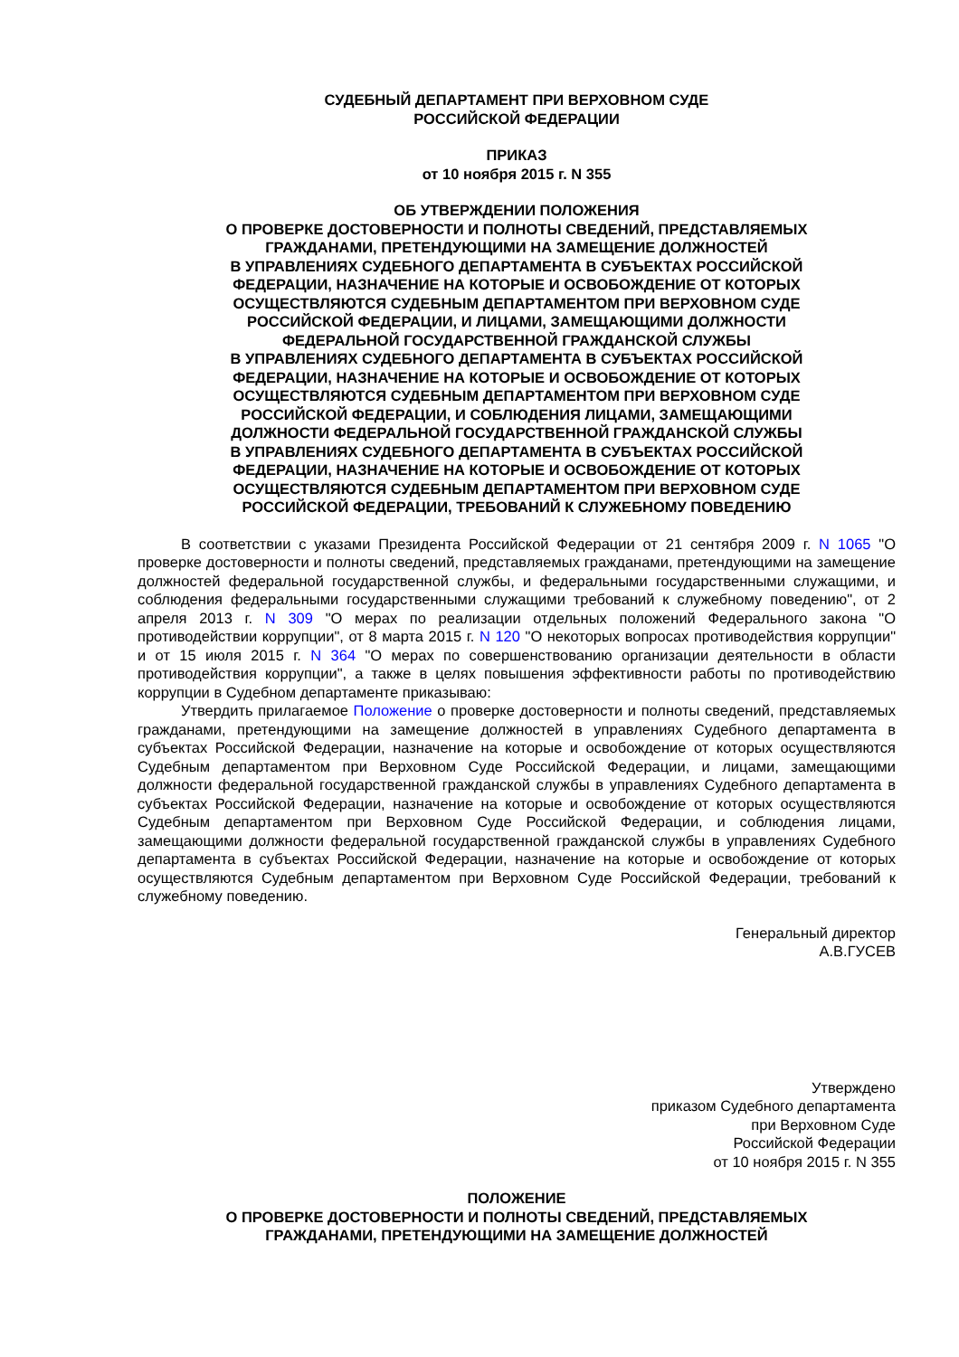СУДЕБНЫЙ ДЕПАРТАМЕНТ ПРИ ВЕРХОВНОМ СУДЕ
РОССИЙСКОЙ ФЕДЕРАЦИИ
ПРИКАЗ
от 10 ноября 2015 г. N 355
ОБ УТВЕРЖДЕНИИ ПОЛОЖЕНИЯ
О ПРОВЕРКЕ ДОСТОВЕРНОСТИ И ПОЛНОТЫ СВЕДЕНИЙ, ПРЕДСТАВЛЯЕМЫХ
ГРАЖДАНАМИ, ПРЕТЕНДУЮЩИМИ НА ЗАМЕЩЕНИЕ ДОЛЖНОСТЕЙ
В УПРАВЛЕНИЯХ СУДЕБНОГО ДЕПАРТАМЕНТА В СУБЪЕКТАХ РОССИЙСКОЙ
ФЕДЕРАЦИИ, НАЗНАЧЕНИЕ НА КОТОРЫЕ И ОСВОБОЖДЕНИЕ ОТ КОТОРЫХ
ОСУЩЕСТВЛЯЮТСЯ СУДЕБНЫМ ДЕПАРТАМЕНТОМ ПРИ ВЕРХОВНОМ СУДЕ
РОССИЙСКОЙ ФЕДЕРАЦИИ, И ЛИЦАМИ, ЗАМЕЩАЮЩИМИ ДОЛЖНОСТИ
ФЕДЕРАЛЬНОЙ ГОСУДАРСТВЕННОЙ ГРАЖДАНСКОЙ СЛУЖБЫ
В УПРАВЛЕНИЯХ СУДЕБНОГО ДЕПАРТАМЕНТА В СУБЪЕКТАХ РОССИЙСКОЙ
ФЕДЕРАЦИИ, НАЗНАЧЕНИЕ НА КОТОРЫЕ И ОСВОБОЖДЕНИЕ ОТ КОТОРЫХ
ОСУЩЕСТВЛЯЮТСЯ СУДЕБНЫМ ДЕПАРТАМЕНТОМ ПРИ ВЕРХОВНОМ СУДЕ
РОССИЙСКОЙ ФЕДЕРАЦИИ, И СОБЛЮДЕНИЯ ЛИЦАМИ, ЗАМЕЩАЮЩИМИ
ДОЛЖНОСТИ ФЕДЕРАЛЬНОЙ ГОСУДАРСТВЕННОЙ ГРАЖДАНСКОЙ СЛУЖБЫ
В УПРАВЛЕНИЯХ СУДЕБНОГО ДЕПАРТАМЕНТА В СУБЪЕКТАХ РОССИЙСКОЙ
ФЕДЕРАЦИИ, НАЗНАЧЕНИЕ НА КОТОРЫЕ И ОСВОБОЖДЕНИЕ ОТ КОТОРЫХ
ОСУЩЕСТВЛЯЮТСЯ СУДЕБНЫМ ДЕПАРТАМЕНТОМ ПРИ ВЕРХОВНОМ СУДЕ
РОССИЙСКОЙ ФЕДЕРАЦИИ, ТРЕБОВАНИЙ К СЛУЖЕБНОМУ ПОВЕДЕНИЮ
В соответствии с указами Президента Российской Федерации от 21 сентября 2009 г. N 1065 "О проверке достоверности и полноты сведений, представляемых гражданами, претендующими на замещение должностей федеральной государственной службы, и федеральными государственными служащими, и соблюдения федеральными государственными служащими требований к служебному поведению", от 2 апреля 2013 г. N 309 "О мерах по реализации отдельных положений Федерального закона "О противодействии коррупции", от 8 марта 2015 г. N 120 "О некоторых вопросах противодействия коррупции" и от 15 июля 2015 г. N 364 "О мерах по совершенствованию организации деятельности в области противодействия коррупции", а также в целях повышения эффективности работы по противодействию коррупции в Судебном департаменте приказываю:
Утвердить прилагаемое Положение о проверке достоверности и полноты сведений, представляемых гражданами, претендующими на замещение должностей в управлениях Судебного департамента в субъектах Российской Федерации, назначение на которые и освобождение от которых осуществляются Судебным департаментом при Верховном Суде Российской Федерации, и лицами, замещающими должности федеральной государственной гражданской службы в управлениях Судебного департамента в субъектах Российской Федерации, назначение на которые и освобождение от которых осуществляются Судебным департаментом при Верховном Суде Российской Федерации, и соблюдения лицами, замещающими должности федеральной государственной гражданской службы в управлениях Судебного департамента в субъектах Российской Федерации, назначение на которые и освобождение от которых осуществляются Судебным департаментом при Верховном Суде Российской Федерации, требований к служебному поведению.
Генеральный директор
А.В.ГУСЕВ
Утверждено
приказом Судебного департамента
при Верховном Суде
Российской Федерации
от 10 ноября 2015 г. N 355
ПОЛОЖЕНИЕ
О ПРОВЕРКЕ ДОСТОВЕРНОСТИ И ПОЛНОТЫ СВЕДЕНИЙ, ПРЕДСТАВЛЯЕМЫХ
ГРАЖДАНАМИ, ПРЕТЕНДУЮЩИМИ НА ЗАМЕЩЕНИЕ ДОЛЖНОСТЕЙ